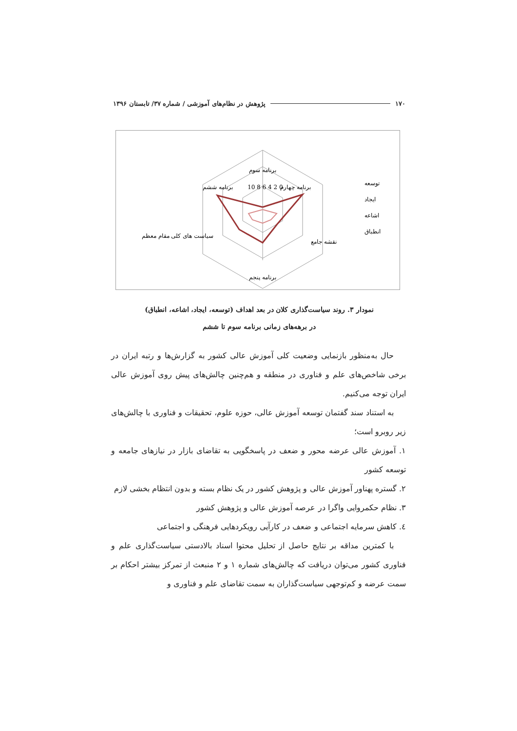۱۷۰ پژوهش در نظام‌های آموزشی / شماره ۳۷/ تابستان ۱۳۹۶
برنامه سوم
برنامه چهارم
برنامه ششم
نقشه جامع
سیاست های کلی مقام معظم
برنامه پنجم
10 8 6 4 2 0
توسعه
ایجاد
اشاعه
انطباق
نمودار ۳. روند سیاست‌گذاری کلان در بعد اهداف (توسعه، ایجاد، اشاعه، انطباق)
در برهه‌های زمانی برنامه سوم تا ششم
حال به‌منظور بازنمایی وضعیت کلی آموزش عالی کشور به گزارش‌ها و رتبه ایران در برخی شاخص‌های علم و فناوری در منطقه و هم‌چنین چالش‌های پیش روی آموزش عالی ایران توجه می‌کنیم.
به استناد سند گفتمان توسعه آموزش عالی، حوزه علوم، تحقیقات و فناوری با چالش‌های زیر روبرو است؛
۱. آموزش عالی عرضه محور و ضعف در پاسخگویی به تقاضای بازار در نیازهای جامعه و توسعه کشور
۲. گستره پهناور آموزش عالی و پژوهش کشور در یک نظام بسته و بدون انتظام بخشی لازم
۳. نظام حکمروایی واگرا در عرصه آموزش عالی و پژوهش کشور
٤. کاهش سرمایه اجتماعی و ضعف در کارآیی رویکردهایی فرهنگی و اجتماعی
با کمترین مداقه بر نتایج حاصل از تحلیل محتوا اسناد بالادستی سیاست‌گذاری علم و فناوری کشور می‌توان دریافت که چالش‌های شماره ۱ و ۲ منبعث از تمرکز بیشتر احکام بر سمت عرضه و کم‌توجهی سیاست‌گذاران به سمت تقاضای علم و فناوری و